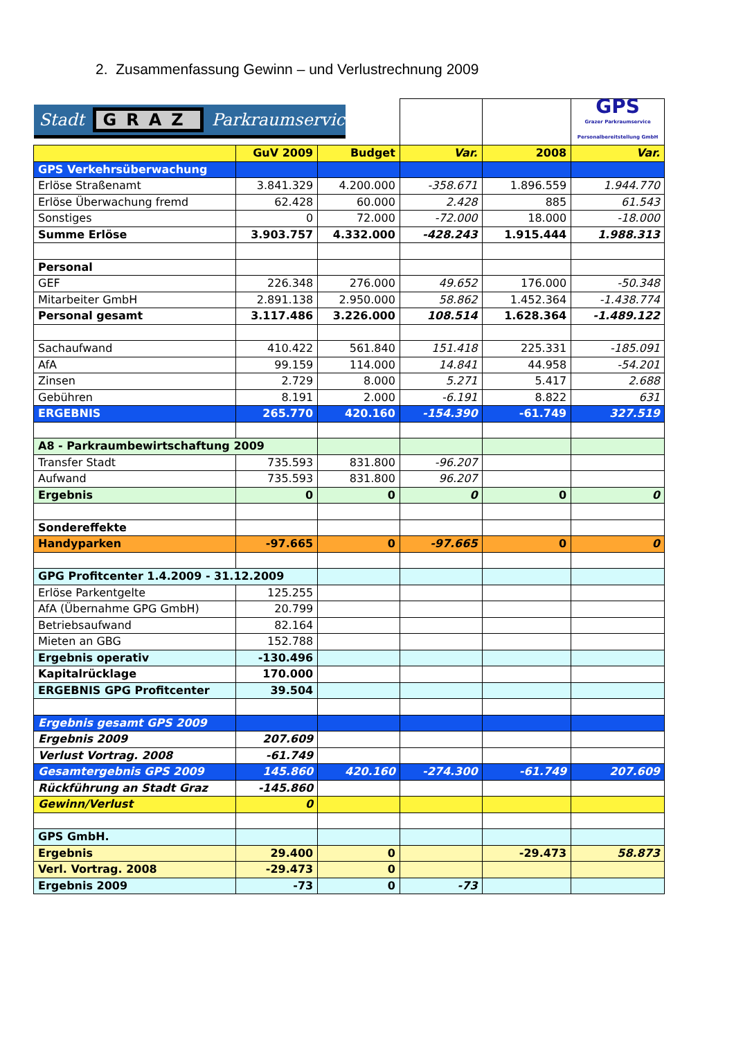2. Zusammenfassung Gewinn – und Verlustrechnung 2009
| Stadt GRAZ Parkraumservice | | | | | GPS Grazer Parkraumservice Personalbereitstellung GmbH |
| | GuV 2009 | Budget | Var. | 2008 | Var. |
| GPS Verkehrsüberwachung | | | | | |
| Erlöse Straßenamt | 3.841.329 | 4.200.000 | -358.671 | 1.896.559 | 1.944.770 |
| Erlöse Überwachung fremd | 62.428 | 60.000 | 2.428 | 885 | 61.543 |
| Sonstiges | 0 | 72.000 | -72.000 | 18.000 | -18.000 |
| Summe Erlöse | 3.903.757 | 4.332.000 | -428.243 | 1.915.444 | 1.988.313 |
| Personal | | | | | |
| GEF | 226.348 | 276.000 | 49.652 | 176.000 | -50.348 |
| Mitarbeiter GmbH | 2.891.138 | 2.950.000 | 58.862 | 1.452.364 | -1.438.774 |
| Personal gesamt | 3.117.486 | 3.226.000 | 108.514 | 1.628.364 | -1.489.122 |
| Sachaufwand | 410.422 | 561.840 | 151.418 | 225.331 | -185.091 |
| AfA | 99.159 | 114.000 | 14.841 | 44.958 | -54.201 |
| Zinsen | 2.729 | 8.000 | 5.271 | 5.417 | 2.688 |
| Gebühren | 8.191 | 2.000 | -6.191 | 8.822 | 631 |
| ERGEBNIS | 265.770 | 420.160 | -154.390 | -61.749 | 327.519 |
| A8 - Parkraumbewirtschaftung 2009 | | | | | |
| Transfer Stadt | 735.593 | 831.800 | -96.207 | | |
| Aufwand | 735.593 | 831.800 | 96.207 | | |
| Ergebnis | 0 | 0 | 0 | 0 | 0 |
| Sondereffekte | | | | | |
| Handyparken | -97.665 | 0 | -97.665 | 0 | 0 |
| GPG Profitcenter 1.4.2009 - 31.12.2009 | | | | | |
| Erlöse Parkentgelte | 125.255 | | | | |
| AfA (Übernahme GPG GmbH) | 20.799 | | | | |
| Betriebsaufwand | 82.164 | | | | |
| Mieten an GBG | 152.788 | | | | |
| Ergebnis operativ | -130.496 | | | | |
| Kapitalrücklage | 170.000 | | | | |
| ERGEBNIS GPG Profitcenter | 39.504 | | | | |
| Ergebnis gesamt GPS 2009 | | | | | |
| Ergebnis 2009 | 207.609 | | | | |
| Verlust Vortrag. 2008 | -61.749 | | | | |
| Gesamtergebnis GPS 2009 | 145.860 | 420.160 | -274.300 | -61.749 | 207.609 |
| Rückführung an Stadt Graz | -145.860 | | | | |
| Gewinn/Verlust | 0 | | | | |
| GPS GmbH. | | | | | |
| Ergebnis | 29.400 | 0 | | -29.473 | 58.873 |
| Verl. Vortrag. 2008 | -29.473 | 0 | | | |
| Ergebnis 2009 | -73 | 0 | -73 | | |